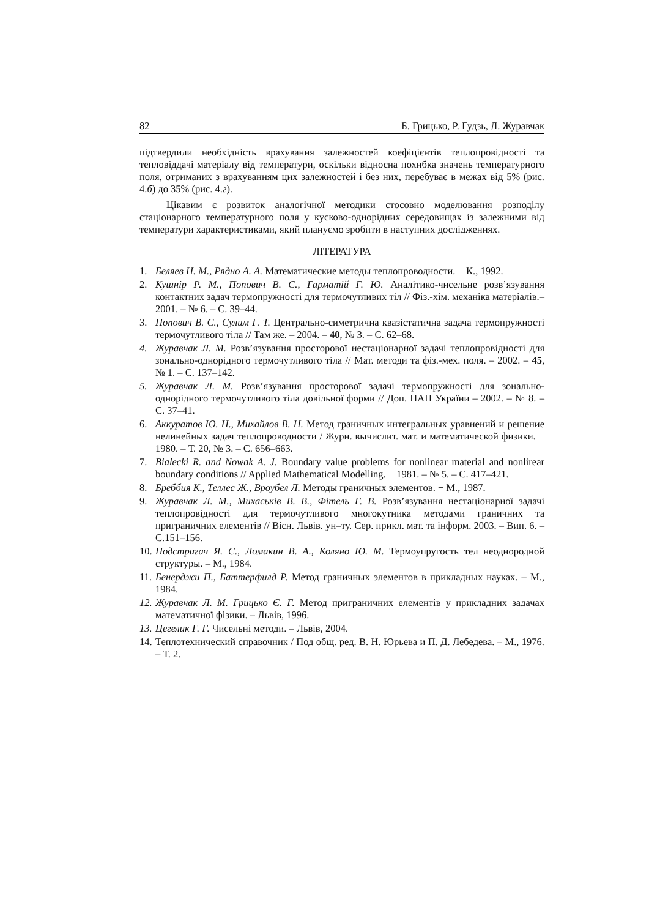82 Б. Грицько, Р. Гудзь, Л. Журавчак
підтвердили необхідність врахування залежностей коефіцієнтів теплопровідності та тепловіддачі матеріалу від температури, оскільки відносна похибка значень температурного поля, отриманих з врахуванням цих залежностей і без них, перебуває в межах від 5% (рис. 4.б) до 35% (рис. 4.г).
Цікавим є розвиток аналогічної методики стосовно моделювання розподілу стаціонарного температурного поля у кусково-однорідних середовищах із залежними від температури характеристиками, який плануємо зробити в наступних дослідженнях.
ЛІТЕРАТУРА
1. Беляев Н. М., Рядно А. А. Математические методы теплопроводности. − К., 1992.
2. Кушнір Р. М., Попович В. С., Гарматій Г. Ю. Аналітико-чисельне розв’язування контактних задач термопружності для термочутливих тіл // Фіз.-хім. механіка матеріалів.– 2001. – № 6. – С. 39–44.
3. Попович В. С., Сулим Г. Т. Центрально-симетрична квазістатична задача термопружності термочутливого тіла // Там же. – 2004. – 40, № 3. – С. 62–68.
4. Журавчак Л. М. Розв’язування просторової нестаціонарної задачі теплопровідності для зонально-однорідного термочутливого тіла // Мат. методи та фіз.-мех. поля. – 2002. – 45, № 1. – С. 137–142.
5. Журавчак Л. М. Розв’язування просторової задачі термопружності для зонально-однорідного термочутливого тіла довільної форми // Доп. НАН України – 2002. – № 8. – С. 37–41.
6. Аккуратов Ю. Н., Михайлов В. Н. Метод граничных интегральных уравнений и решение нелинейных задач теплопроводности / Журн. вычислит. мат. и математической физики. − 1980. – Т. 20, № 3. – С. 656–663.
7. Bialecki R. and Nowak A. J. Boundary value problems for nonlinear material and nonlirear boundary conditions // Applied Mathematical Modelling. − 1981. – № 5. – С. 417–421.
8. Бреббия К., Теллес Ж., Вроубел Л. Методы граничных элементов. − М., 1987.
9. Журавчак Л. М., Михаськів В. В., Фітель Г. В. Розв’язування нестаціонарної задачі теплопровідності для термочутливого многокутника методами граничних та приграничних елементів // Вісн. Львів. ун–ту. Сер. прикл. мат. та інформ. 2003. – Вип. 6. – С.151–156.
10. Подстригач Я. С., Ломакин В. А., Коляно Ю. М. Термоупругость тел неоднородной структуры. – М., 1984.
11. Бенерджи П., Баттерфилд Р. Метод граничных элементов в прикладных науках. – М., 1984.
12. Журавчак Л. М. Грицько Є. Г. Метод приграничних елементів у прикладних задачах математичної фізики. – Львів, 1996.
13. Цегелик Г. Г. Чисельні методи. – Львів, 2004.
14. Теплотехнический справочник / Под общ. ред. В. Н. Юрьева и П. Д. Лебедева. – М., 1976. – Т. 2.